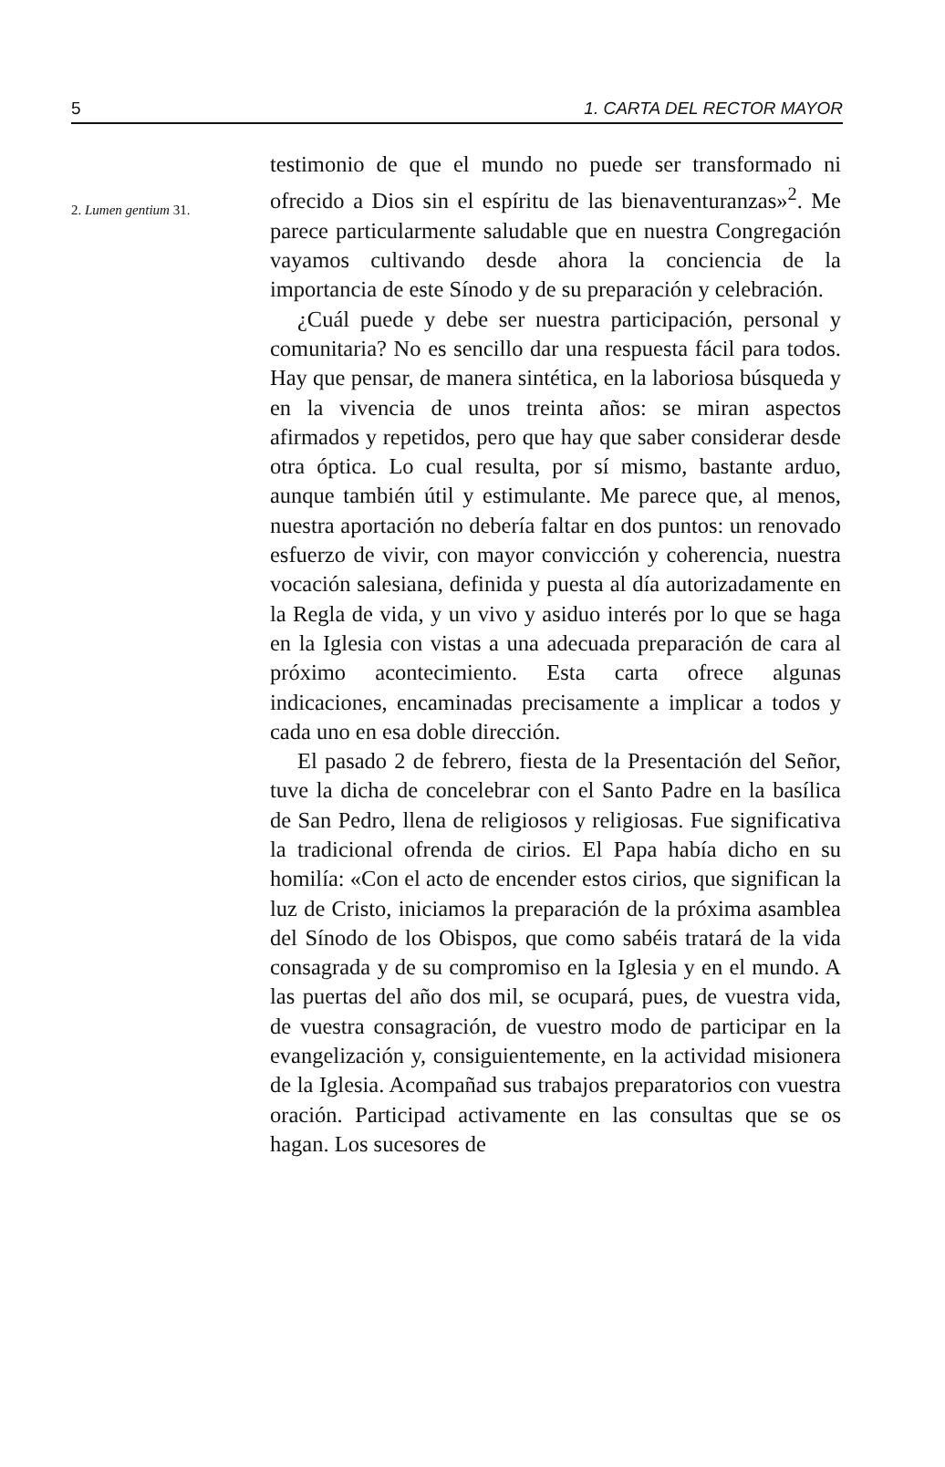5 1. CARTA DEL RECTOR MAYOR
2. Lumen gentium 31.
testimonio de que el mundo no puede ser transformado ni ofrecido a Dios sin el espíritu de las bienaventuranzas»<sup>2</sup>. Me parece particularmente saludable que en nuestra Congregación vayamos cultivando desde ahora la conciencia de la importancia de este Sínodo y de su preparación y celebración.
¿Cuál puede y debe ser nuestra participación, personal y comunitaria? No es sencillo dar una respuesta fácil para todos. Hay que pensar, de manera sintética, en la laboriosa búsqueda y en la vivencia de unos treinta años: se miran aspectos afirmados y repetidos, pero que hay que saber considerar desde otra óptica. Lo cual resulta, por sí mismo, bastante arduo, aunque también útil y estimulante. Me parece que, al menos, nuestra aportación no debería faltar en dos puntos: un renovado esfuerzo de vivir, con mayor convicción y coherencia, nuestra vocación salesiana, definida y puesta al día autorizadamente en la Regla de vida, y un vivo y asiduo interés por lo que se haga en la Iglesia con vistas a una adecuada preparación de cara al próximo acontecimiento. Esta carta ofrece algunas indicaciones, encaminadas precisamente a implicar a todos y cada uno en esa doble dirección.
El pasado 2 de febrero, fiesta de la Presentación del Señor, tuve la dicha de concelebrar con el Santo Padre en la basílica de San Pedro, llena de religiosos y religiosas. Fue significativa la tradicional ofrenda de cirios. El Papa había dicho en su homilía: «Con el acto de encender estos cirios, que significan la luz de Cristo, iniciamos la preparación de la próxima asamblea del Sínodo de los Obispos, que como sabéis tratará de la vida consagrada y de su compromiso en la Iglesia y en el mundo. A las puertas del año dos mil, se ocupará, pues, de vuestra vida, de vuestra consagración, de vuestro modo de participar en la evangelización y, consiguientemente, en la actividad misionera de la Iglesia. Acompañad sus trabajos preparatorios con vuestra oración. Participad activamente en las consultas que se os hagan. Los sucesores de